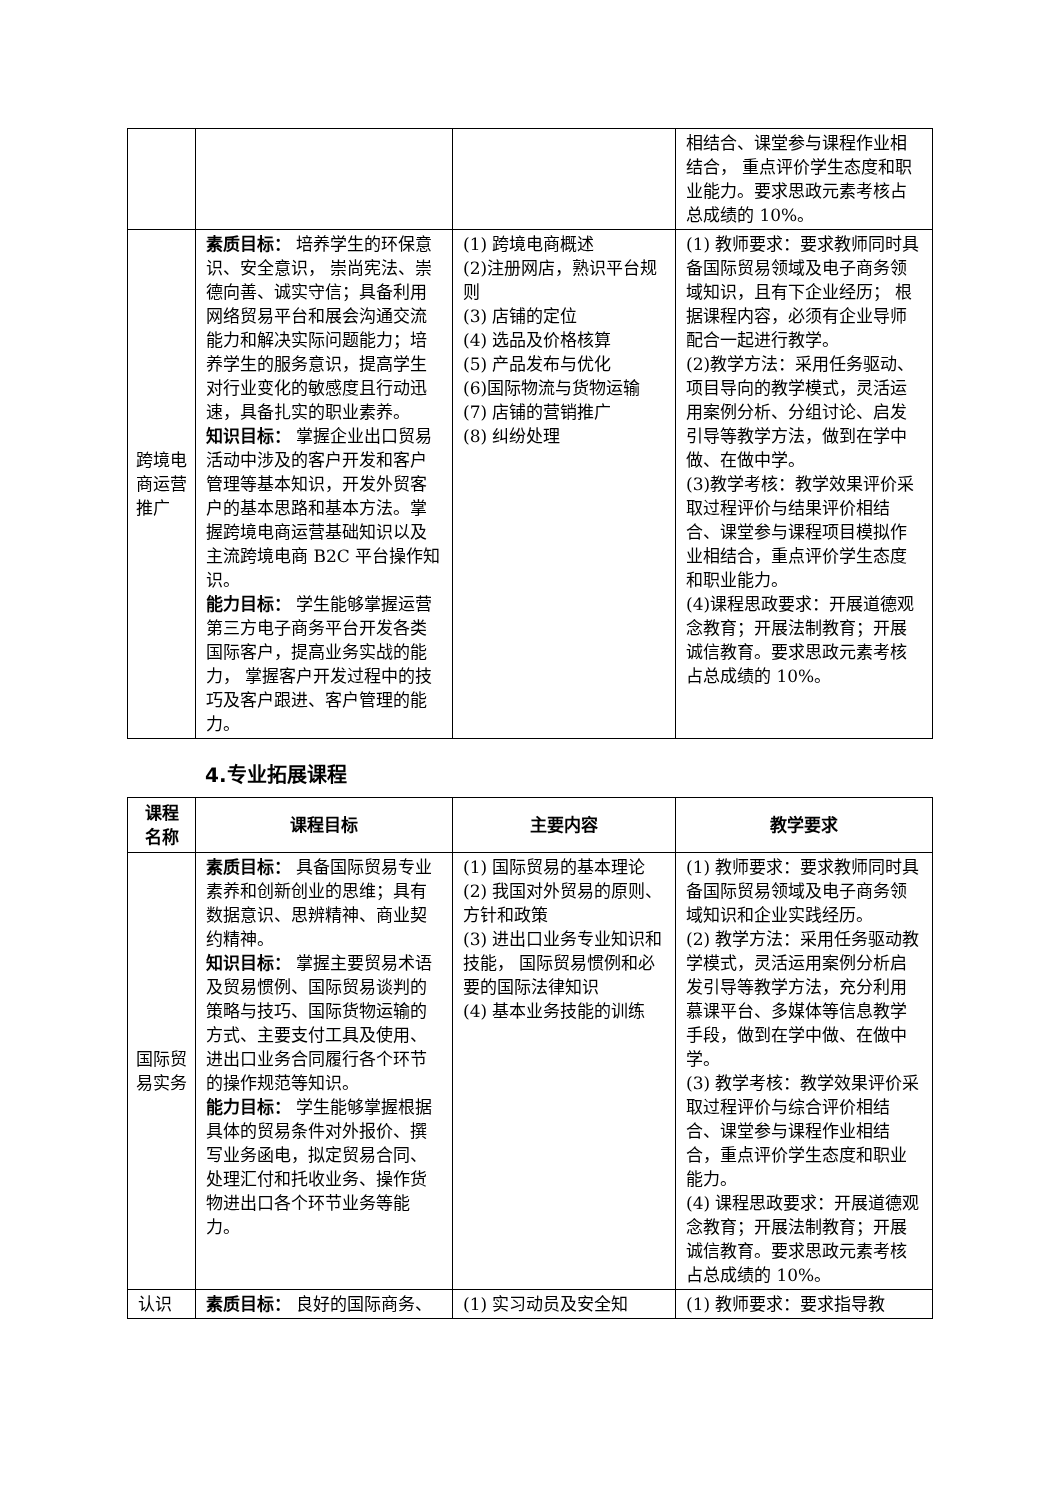| | | | 相结合、课堂参与课程作业相结合， 重点评价学生态度和职业能力。要求思政元素考核占总成绩的 10%。 |
| 跨境电商运营推广 | 素质目标： 培养学生的环保意识、安全意识， 崇尚宪法、崇德向善、诚实守信；具备利用网络贸易平台和展会沟通交流能力和解决实际问题能力；培养学生的服务意识，提高学生对行业变化的敏感度且行动迅速，具备扎实的职业素养。 知识目标： 掌握企业出口贸易活动中涉及的客户开发和客户管理等基本知识，开发外贸客户的基本思路和基本方法。掌握跨境电商运营基础知识以及主流跨境电商 B2C 平台操作知识。 能力目标： 学生能够掌握运营第三方电子商务平台开发各类国际客户，提高业务实战的能力， 掌握客户开发过程中的技巧及客户跟进、客户管理的能力。 | (1) 跨境电商概述 (2)注册网店，熟识平台规则 (3) 店铺的定位 (4) 选品及价格核算 (5) 产品发布与优化 (6)国际物流与货物运输 (7) 店铺的营销推广 (8) 纠纷处理 | (1) 教师要求：要求教师同时具备国际贸易领域及电子商务领域知识，且有下企业经历； 根据课程内容，必须有企业导师配合一起进行教学。 (2)教学方法：采用任务驱动、项目导向的教学模式，灵活运用案例分析、分组讨论、启发引导等教学方法，做到在学中做、在做中学。 (3)教学考核：教学效果评价采取过程评价与结果评价相结合、课堂参与课程项目模拟作业相结合，重点评价学生态度和职业能力。 (4)课程思政要求：开展道德观念教育；开展法制教育；开展诚信教育。要求思政元素考核占总成绩的 10%。 |
4.专业拓展课程
| 课程名称 | 课程目标 | 主要内容 | 教学要求 |
| --- | --- | --- | --- |
| 国际贸易实务 | 素质目标： 具备国际贸易专业素养和创新创业的思维；具有数据意识、思辨精神、商业契约精神。 知识目标： 掌握主要贸易术语及贸易惯例、国际贸易谈判的策略与技巧、国际货物运输的方式、主要支付工具及使用、进出口业务合同履行各个环节的操作规范等知识。 能力目标： 学生能够掌握根据具体的贸易条件对外报价、撰写业务函电，拟定贸易合同、处理汇付和托收业务、操作货物进出口各个环节业务等能力。 | (1) 国际贸易的基本理论 (2) 我国对外贸易的原则、方针和政策 (3) 进出口业务专业知识和技能， 国际贸易惯例和必要的国际法律知识 (4) 基本业务技能的训练 | (1) 教师要求：要求教师同时具备国际贸易领域及电子商务领域知识和企业实践经历。 (2) 教学方法：采用任务驱动教学模式，灵活运用案例分析启发引导等教学方法，充分利用慕课平台、多媒体等信息教学手段，做到在学中做、在做中学。 (3) 教学考核：教学效果评价采取过程评价与综合评价相结合、课堂参与课程作业相结合，重点评价学生态度和职业能力。 (4) 课程思政要求：开展道德观念教育；开展法制教育；开展诚信教育。要求思政元素考核占总成绩的 10%。 |
| 认识 | 素质目标： 良好的国际商务、 | (1) 实习动员及安全知 | (1) 教师要求：要求指导教 |